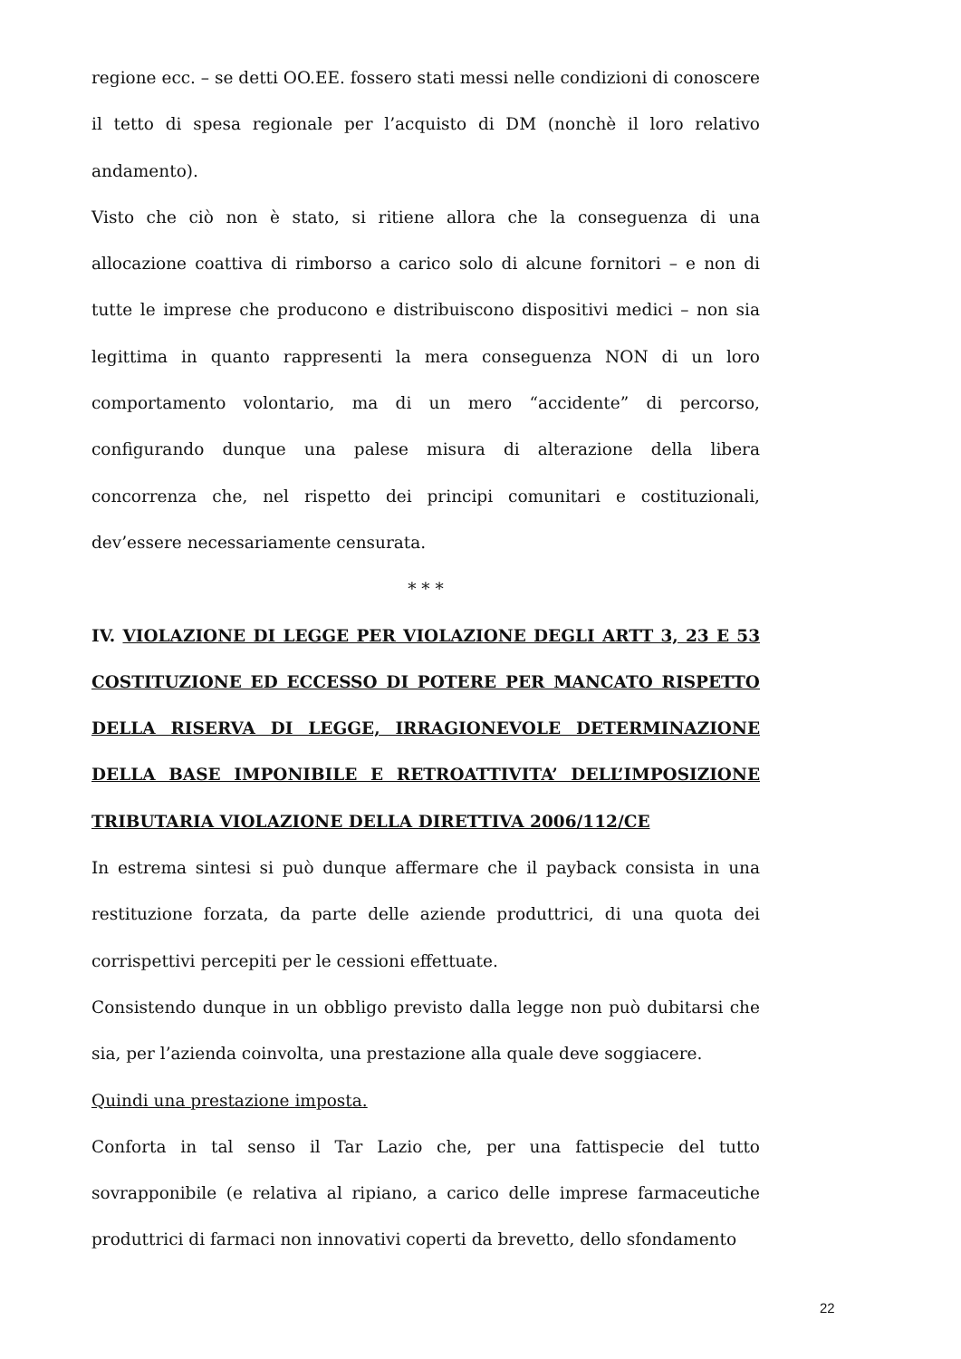regione ecc. – se detti OO.EE. fossero stati messi nelle condizioni di conoscere il tetto di spesa regionale per l’acquisto di DM (nonchè il loro relativo andamento).
Visto che ciò non è stato, si ritiene allora che la conseguenza di una allocazione coattiva di rimborso a carico solo di alcune fornitori – e non di tutte le imprese che producono e distribuiscono dispositivi medici – non sia legittima in quanto rappresenti la mera conseguenza NON di un loro comportamento volontario, ma di un mero “accidente” di percorso, configurando dunque una palese misura di alterazione della libera concorrenza che, nel rispetto dei principi comunitari e costituzionali, dev’essere necessariamente censurata.
* * *
IV. VIOLAZIONE DI LEGGE PER VIOLAZIONE DEGLI ARTT 3, 23 E 53 COSTITUZIONE ED ECCESSO DI POTERE PER MANCATO RISPETTO DELLA RISERVA DI LEGGE, IRRAGIONEVOLE DETERMINAZIONE DELLA BASE IMPONIBILE E RETROATTIVITA’ DELL’IMPOSIZIONE TRIBUTARIA VIOLAZIONE DELLA DIRETTIVA 2006/112/CE
In estrema sintesi si può dunque affermare che il payback consista in una restituzione forzata, da parte delle aziende produttrici, di una quota dei corrispettivi percepiti per le cessioni effettuate.
Consistendo dunque in un obbligo previsto dalla legge non può dubitarsi che sia, per l’azienda coinvolta, una prestazione alla quale deve soggiacere.
Quindi una prestazione imposta.
Conforta in tal senso il Tar Lazio che, per una fattispecie del tutto sovrapponibile (e relativa al ripiano, a carico delle imprese farmaceutiche produttrici di farmaci non innovativi coperti da brevetto, dello sfondamento
22